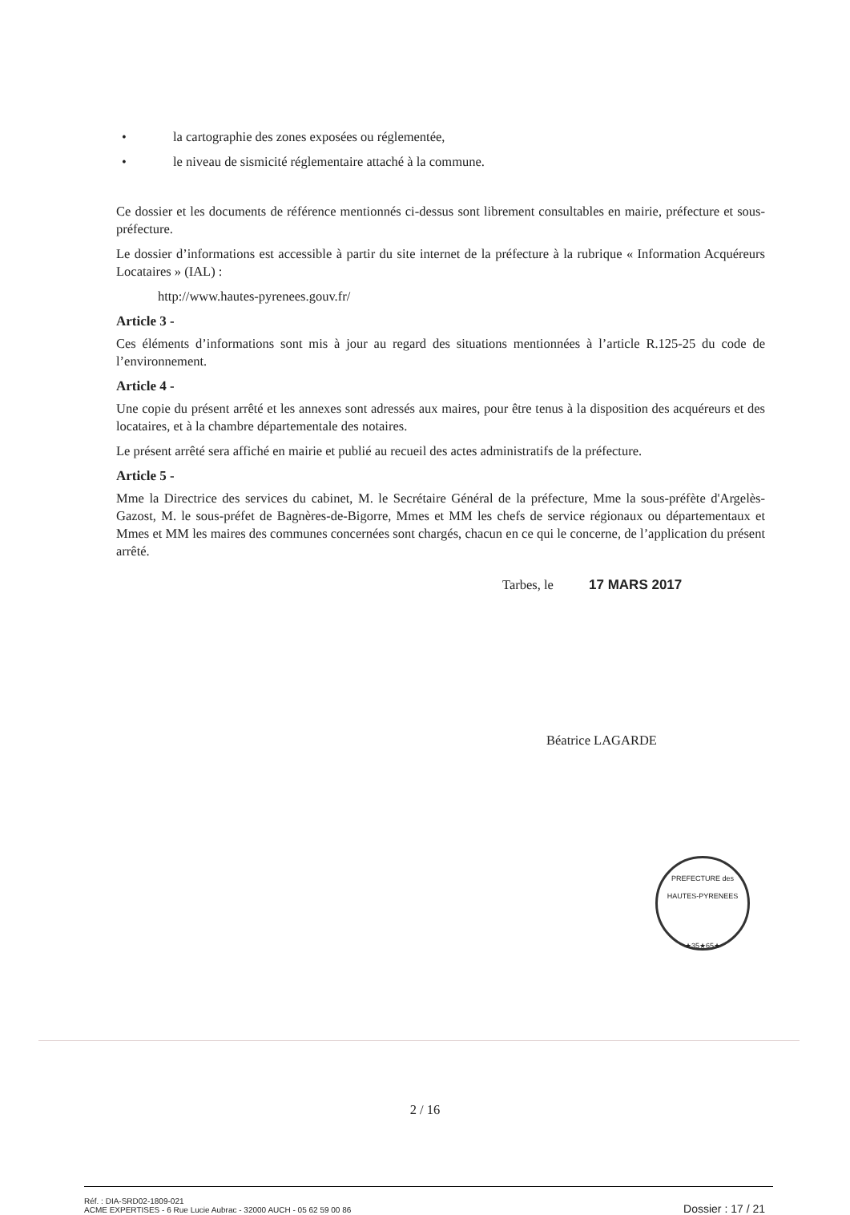• la cartographie des zones exposées ou réglementée,
• le niveau de sismicité réglementaire attaché à la commune.
Ce dossier et les documents de référence mentionnés ci-dessus sont librement consultables en mairie, préfecture et sous-préfecture.
Le dossier d’informations est accessible à partir du site internet de la préfecture à la rubrique « Information Acquéreurs Locataires » (IAL) :
http://www.hautes-pyrenees.gouv.fr/
Article 3 -
Ces éléments d’informations sont mis à jour au regard des situations mentionnées à l’article R.125-25 du code de l’environnement.
Article 4 -
Une copie du présent arrêté et les annexes sont adressés aux maires, pour être tenus à la disposition des acquéreurs et des locataires, et à la chambre départementale des notaires.
Le présent arrêté sera affiché en mairie et publié au recueil des actes administratifs de la préfecture.
Article 5 -
Mme la Directrice des services du cabinet, M. le Secrétaire Général de la préfecture, Mme la sous-préfète d'Argelès-Gazost, M. le sous-préfet de Bagnères-de-Bigorre, Mmes et MM les chefs de service régionaux ou départementaux et Mmes et MM les maires des communes concernées sont chargés, chacun en ce qui le concerne, de l’application du présent arrêté.
Tarbes, le 17 MARS 2017
Béatrice LAGARDE
PREFECTURE des HAUTES-PYRENEES
★35★65★
2 / 16
Réf. : DIA-SRD02-1809-021
ACME EXPERTISES - 6 Rue Lucie Aubrac - 32000 AUCH - 05 62 59 00 86
Dossier : 17 / 21